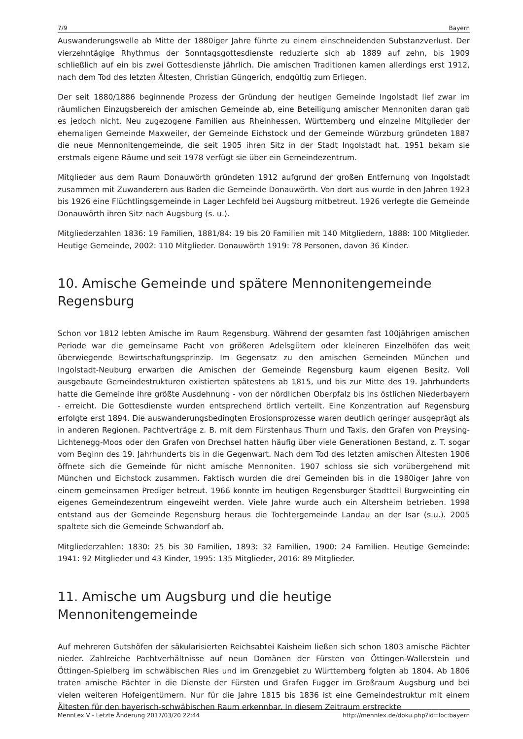7/9 Bayern
Auswanderungswelle ab Mitte der 1880iger Jahre führte zu einem einschneidenden Substanzverlust. Der vierzehntägige Rhythmus der Sonntagsgottesdienste reduzierte sich ab 1889 auf zehn, bis 1909 schließlich auf ein bis zwei Gottesdienste jährlich. Die amischen Traditionen kamen allerdings erst 1912, nach dem Tod des letzten Ältesten, Christian Güngerich, endgültig zum Erliegen.
Der seit 1880/1886 beginnende Prozess der Gründung der heutigen Gemeinde Ingolstadt lief zwar im räumlichen Einzugsbereich der amischen Gemeinde ab, eine Beteiligung amischer Mennoniten daran gab es jedoch nicht. Neu zugezogene Familien aus Rheinhessen, Württemberg und einzelne Mitglieder der ehemaligen Gemeinde Maxweiler, der Gemeinde Eichstock und der Gemeinde Würzburg gründeten 1887 die neue Mennonitengemeinde, die seit 1905 ihren Sitz in der Stadt Ingolstadt hat. 1951 bekam sie erstmals eigene Räume und seit 1978 verfügt sie über ein Gemeindezentrum.
Mitglieder aus dem Raum Donauwörth gründeten 1912 aufgrund der großen Entfernung von Ingolstadt zusammen mit Zuwanderern aus Baden die Gemeinde Donauwörth. Von dort aus wurde in den Jahren 1923 bis 1926 eine Flüchtlingsgemeinde in Lager Lechfeld bei Augsburg mitbetreut. 1926 verlegte die Gemeinde Donauwörth ihren Sitz nach Augsburg (s. u.).
Mitgliederzahlen 1836: 19 Familien, 1881/84: 19 bis 20 Familien mit 140 Mitgliedern, 1888: 100 Mitglieder. Heutige Gemeinde, 2002: 110 Mitglieder. Donauwörth 1919: 78 Personen, davon 36 Kinder.
10. Amische Gemeinde und spätere Mennonitengemeinde Regensburg
Schon vor 1812 lebten Amische im Raum Regensburg. Während der gesamten fast 100jährigen amischen Periode war die gemeinsame Pacht von größeren Adelsgütern oder kleineren Einzelhöfen das weit überwiegende Bewirtschaftungsprinzip. Im Gegensatz zu den amischen Gemeinden München und Ingolstadt-Neuburg erwarben die Amischen der Gemeinde Regensburg kaum eigenen Besitz. Voll ausgebaute Gemeindestrukturen existierten spätestens ab 1815, und bis zur Mitte des 19. Jahrhunderts hatte die Gemeinde ihre größte Ausdehnung - von der nördlichen Oberpfalz bis ins östlichen Niederbayern - erreicht. Die Gottesdienste wurden entsprechend örtlich verteilt. Eine Konzentration auf Regensburg erfolgte erst 1894. Die auswanderungsbedingten Erosionsprozesse waren deutlich geringer ausgeprägt als in anderen Regionen. Pachtverträge z. B. mit dem Fürstenhaus Thurn und Taxis, den Grafen von Preysing-Lichtenegg-Moos oder den Grafen von Drechsel hatten häufig über viele Generationen Bestand, z. T. sogar vom Beginn des 19. Jahrhunderts bis in die Gegenwart. Nach dem Tod des letzten amischen Ältesten 1906 öffnete sich die Gemeinde für nicht amische Mennoniten. 1907 schloss sie sich vorübergehend mit München und Eichstock zusammen. Faktisch wurden die drei Gemeinden bis in die 1980iger Jahre von einem gemeinsamen Prediger betreut. 1966 konnte im heutigen Regensburger Stadtteil Burgweinting ein eigenes Gemeindezentrum eingeweiht werden. Viele Jahre wurde auch ein Altersheim betrieben. 1998 entstand aus der Gemeinde Regensburg heraus die Tochtergemeinde Landau an der Isar (s.u.). 2005 spaltete sich die Gemeinde Schwandorf ab.
Mitgliederzahlen: 1830: 25 bis 30 Familien, 1893: 32 Familien, 1900: 24 Familien. Heutige Gemeinde: 1941: 92 Mitglieder und 43 Kinder, 1995: 135 Mitglieder, 2016: 89 Mitglieder.
11. Amische um Augsburg und die heutige Mennonitengemeinde
Auf mehreren Gutshöfen der säkularisierten Reichsabtei Kaisheim ließen sich schon 1803 amische Pächter nieder. Zahlreiche Pachtverhältnisse auf neun Domänen der Fürsten von Öttingen-Wallerstein und Öttingen-Spielberg im schwäbischen Ries und im Grenzgebiet zu Württemberg folgten ab 1804. Ab 1806 traten amische Pächter in die Dienste der Fürsten und Grafen Fugger im Großraum Augsburg und bei vielen weiteren Hofeigentümern. Nur für die Jahre 1815 bis 1836 ist eine Gemeindestruktur mit einem Ältesten für den bayerisch-schwäbischen Raum erkennbar. In diesem Zeitraum erstreckte
MennLex V - Letzte Änderung 2017/03/20 22:44 http://mennlex.de/doku.php?id=loc:bayern